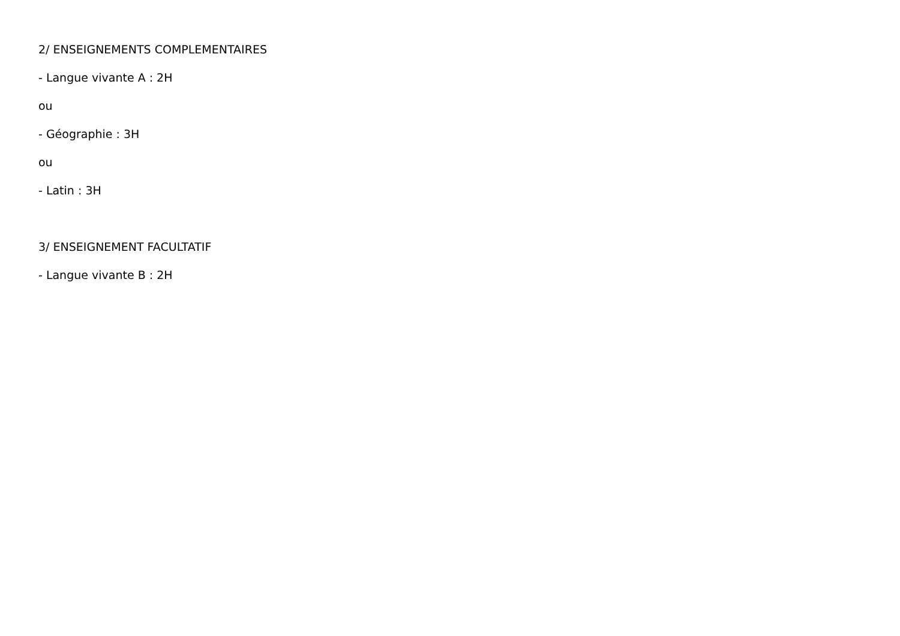2/ ENSEIGNEMENTS COMPLEMENTAIRES
- Langue vivante A : 2H
ou
- Géographie : 3H
ou
- Latin : 3H
3/ ENSEIGNEMENT FACULTATIF
- Langue vivante B : 2H